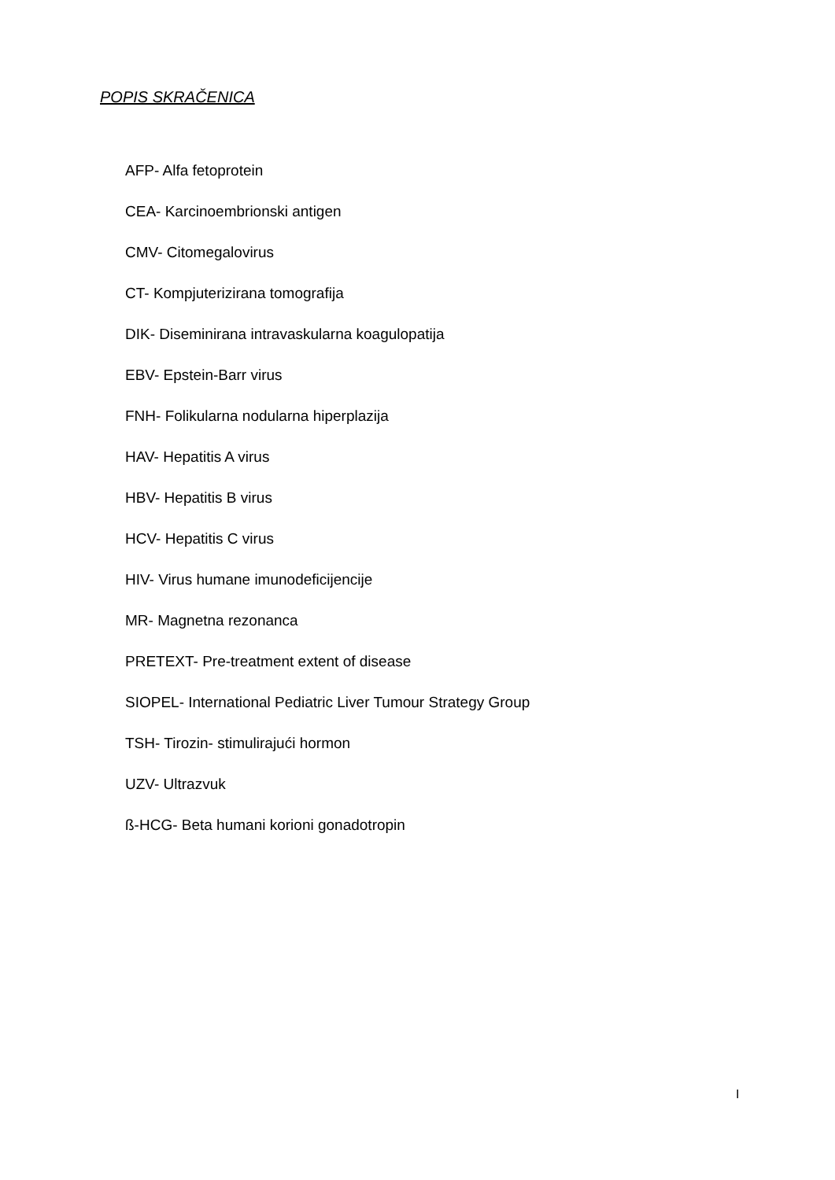POPIS SKRAČENICA
AFP- Alfa fetoprotein
CEA- Karcinoembrionski antigen
CMV- Citomegalovirus
CT- Kompjuterizirana tomografija
DIK- Diseminirana intravaskularna koagulopatija
EBV- Epstein-Barr virus
FNH- Folikularna nodularna hiperplazija
HAV- Hepatitis A virus
HBV- Hepatitis B virus
HCV- Hepatitis C virus
HIV- Virus humane imunodeficijencije
MR- Magnetna rezonanca
PRETEXT- Pre-treatment extent of disease
SIOPEL- International Pediatric Liver Tumour Strategy Group
TSH- Tirozin- stimulirajući hormon
UZV- Ultrazvuk
ß-HCG- Beta humani korioni gonadotropin
I